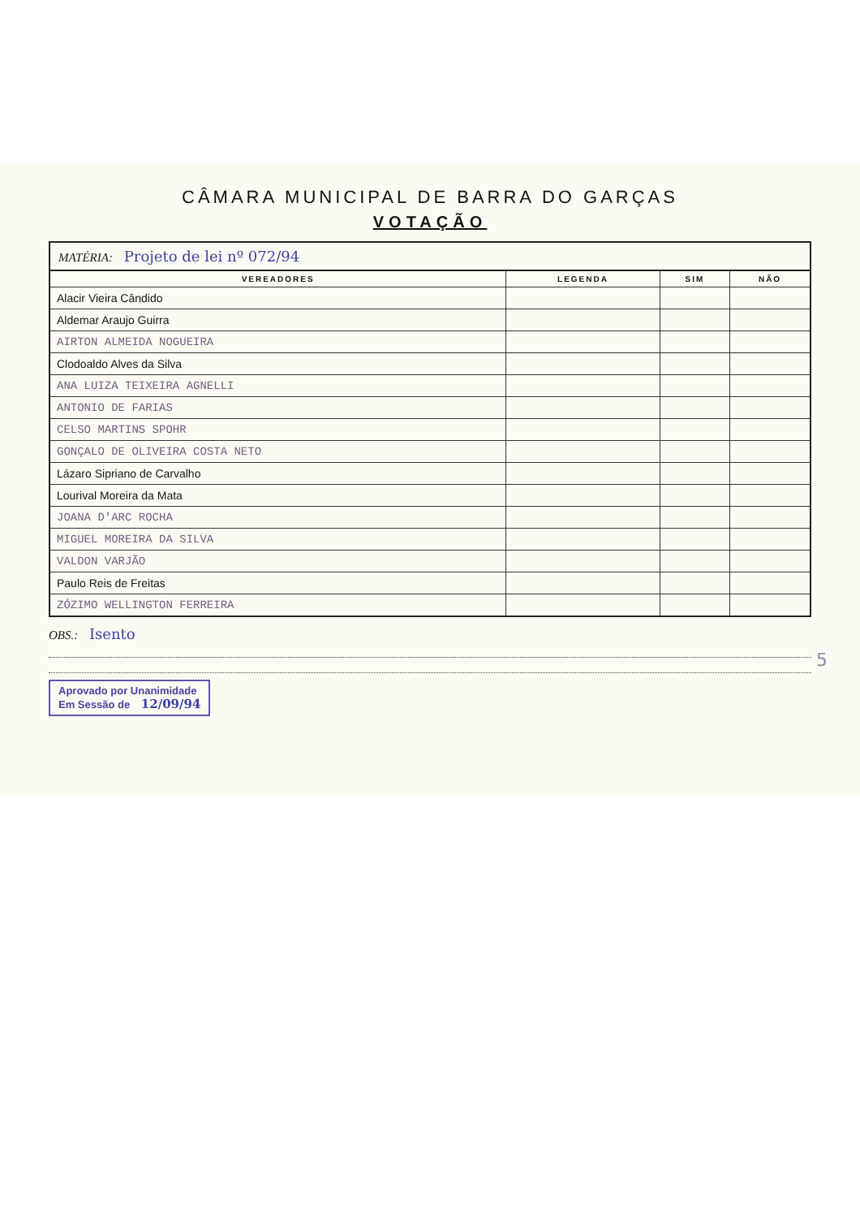CÂMARA MUNICIPAL DE BARRA DO GARÇAS
VOTAÇÃO
MATÉRIA: Projeto de lei nº 072/94
| VEREADORES | LEGENDA | SIM | NÃO |
| --- | --- | --- | --- |
| Alacir Vieira Cândido | | | |
| Aldemar Araujo Guirra | | | |
| AIRTON ALMEIDA NOGUEIRA | | | |
| Clodoaldo Alves da Silva | | | |
| ANA LUIZA TEIXEIRA AGNELLI | | | |
| ANTONIO DE FARIAS | | | |
| CELSO MARTINS SPOHR | | | |
| GONÇALO DE OLIVEIRA COSTA NETO | | | |
| Lázaro Sipriano de Carvalho | | | |
| Lourival Moreira da Mata | | | |
| JOANA D'ARC ROCHA | | | |
| MIGUEL MOREIRA DA SILVA | | | |
| VALDON VARJÃO | | | |
| Paulo Reis de Freitas | | | |
| ZÓZIMO WELLINGTON FERREIRA | | | |
OBS.: Isento
Aprovado por Unanimidade
Em Sessão de 12/09/94
5